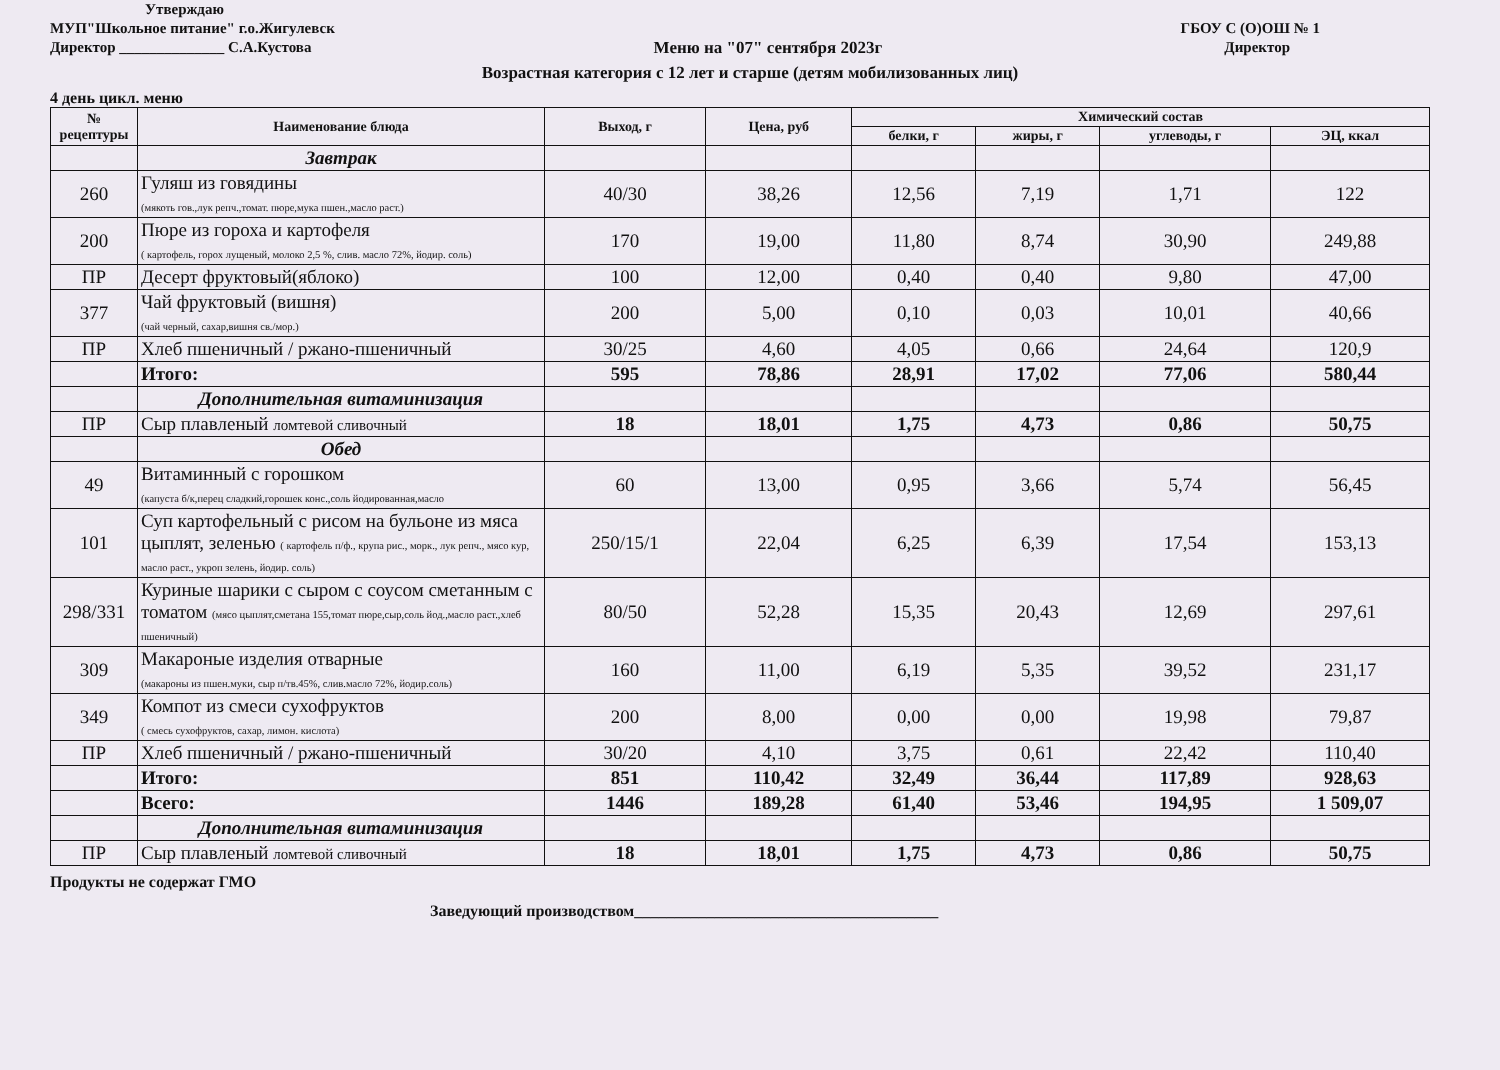Утверждаю
МУП"Школьное питание" г.о.Жигулевск ГБОУ С (О)ОШ № 1
Директор ______________ С.А.Кустова Меню на "07" сентября 2023г Директор
Возрастная категория с 12 лет и старше (детям мобилизованных лиц)
4 день цикл. меню
| № рецептуры | Наименование блюда | Выход, г | Цена, руб | Химический состав | | | |
| --- | --- | --- | --- | --- | --- | --- | --- |
| | | | | белки, г | жиры, г | углеводы, г | ЭЦ, ккал |
| | Завтрак | | | | | | |
| 260 | Гуляш из говядины (мякоть гов.,лук репч.,томат. пюре,мука пшен.,масло раст.) | 40/30 | 38,26 | 12,56 | 7,19 | 1,71 | 122 |
| 200 | Пюре из гороха и картофеля ( картофель, горох лущеный, молоко 2,5 %, слив. масло 72%, йодир. соль) | 170 | 19,00 | 11,80 | 8,74 | 30,90 | 249,88 |
| ПР | Десерт фруктовый(яблоко) | 100 | 12,00 | 0,40 | 0,40 | 9,80 | 47,00 |
| 377 | Чай фруктовый (вишня) (чай черный, сахар,вишня св./мор.) | 200 | 5,00 | 0,10 | 0,03 | 10,01 | 40,66 |
| ПР | Хлеб пшеничный / ржано-пшеничный | 30/25 | 4,60 | 4,05 | 0,66 | 24,64 | 120,9 |
| | Итого: | 595 | 78,86 | 28,91 | 17,02 | 77,06 | 580,44 |
| | Дополнительная витаминизация | | | | | | |
| ПР | Сыр плавленый ломтевой сливочный | 18 | 18,01 | 1,75 | 4,73 | 0,86 | 50,75 |
| | Обед | | | | | | |
| 49 | Витаминный с горошком (капуста б/к,перец сладкий,горошек конс.,соль йодированная,масло | 60 | 13,00 | 0,95 | 3,66 | 5,74 | 56,45 |
| 101 | Суп картофельный с рисом на бульоне из мяса цыплят, зеленью ( картофель п/ф., крупа рис., морк., лук репч., мясо кур, масло раст., укроп зелень, йодир. соль) | 250/15/1 | 22,04 | 6,25 | 6,39 | 17,54 | 153,13 |
| 298/331 | Куриные шарики с сыром с соусом сметанным с томатом (мясо цыплят,сметана 155,томат пюре,сыр,соль йод.,масло раст.,хлеб пшеничный) | 80/50 | 52,28 | 15,35 | 20,43 | 12,69 | 297,61 |
| 309 | Макароные изделия отварные (макароны из пшен.муки, сыр п/тв.45%, слив.масло 72%, йодир.соль) | 160 | 11,00 | 6,19 | 5,35 | 39,52 | 231,17 |
| 349 | Компот из смеси сухофруктов ( смесь сухофруктов, сахар, лимон. кислота) | 200 | 8,00 | 0,00 | 0,00 | 19,98 | 79,87 |
| ПР | Хлеб пшеничный / ржано-пшеничный | 30/20 | 4,10 | 3,75 | 0,61 | 22,42 | 110,40 |
| | Итого: | 851 | 110,42 | 32,49 | 36,44 | 117,89 | 928,63 |
| | Всего: | 1446 | 189,28 | 61,40 | 53,46 | 194,95 | 1 509,07 |
| | Дополнительная витаминизация | | | | | | |
| ПР | Сыр плавленый ломтевой сливочный | 18 | 18,01 | 1,75 | 4,73 | 0,86 | 50,75 |
Продукты не содержат ГМО
Заведующий производством______________________________________